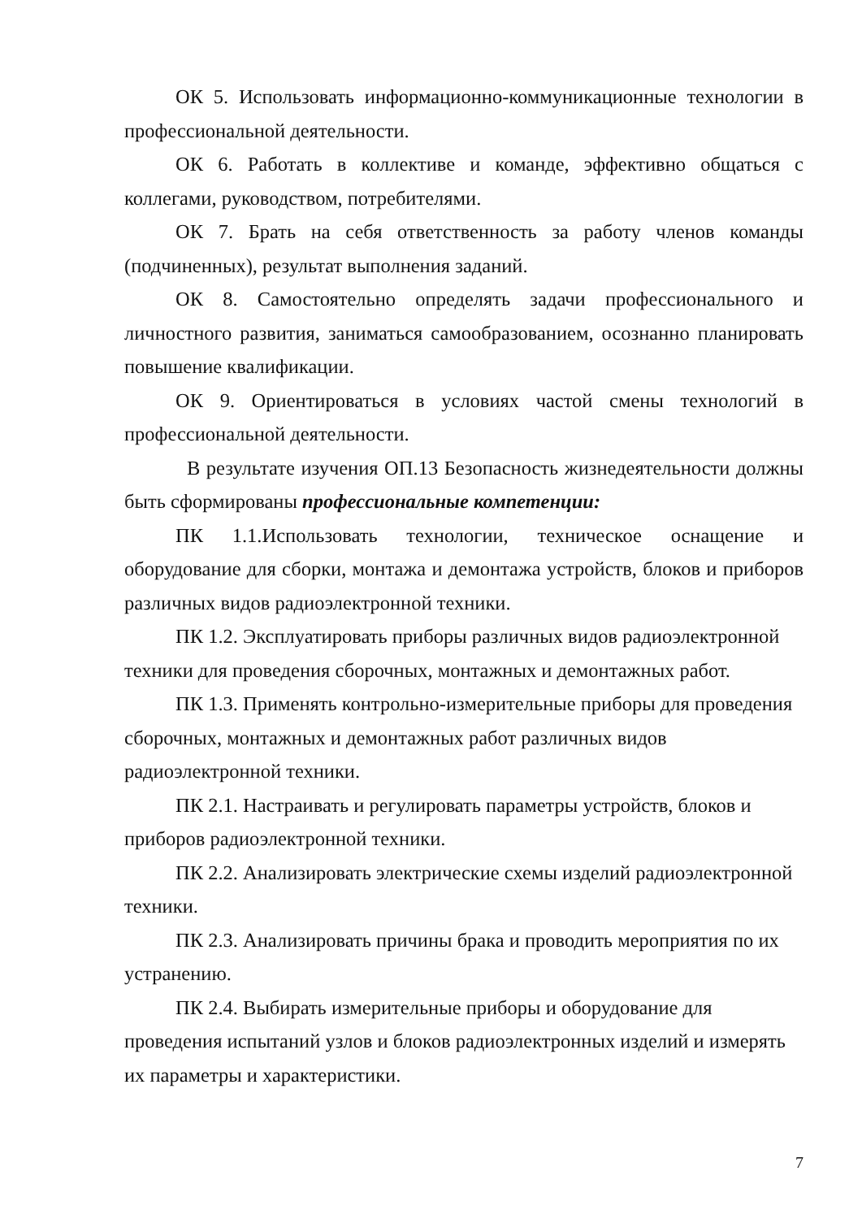ОК 5. Использовать информационно-коммуникационные технологии в профессиональной деятельности.
ОК 6. Работать в коллективе и команде, эффективно общаться с коллегами, руководством, потребителями.
ОК 7. Брать на себя ответственность за работу членов команды (подчиненных), результат выполнения заданий.
ОК 8. Самостоятельно определять задачи профессионального и личностного развития, заниматься самообразованием, осознанно планировать повышение квалификации.
ОК 9. Ориентироваться в условиях частой смены технологий в профессиональной деятельности.
В результате изучения ОП.13 Безопасность жизнедеятельности должны быть сформированы профессиональные компетенции:
ПК 1.1.Использовать технологии, техническое оснащение и оборудование для сборки, монтажа и демонтажа устройств, блоков и приборов различных видов радиоэлектронной техники.
ПК 1.2. Эксплуатировать приборы различных видов радиоэлектронной техники для проведения сборочных, монтажных и демонтажных работ.
ПК 1.3. Применять контрольно-измерительные приборы для проведения сборочных, монтажных и демонтажных работ различных видов радиоэлектронной техники.
ПК 2.1. Настраивать и регулировать параметры устройств, блоков и приборов радиоэлектронной техники.
ПК 2.2. Анализировать электрические схемы изделий радиоэлектронной техники.
ПК 2.3. Анализировать причины брака и проводить мероприятия по их устранению.
ПК 2.4. Выбирать измерительные приборы и оборудование для проведения испытаний узлов и блоков радиоэлектронных изделий и измерять их параметры и характеристики.
7